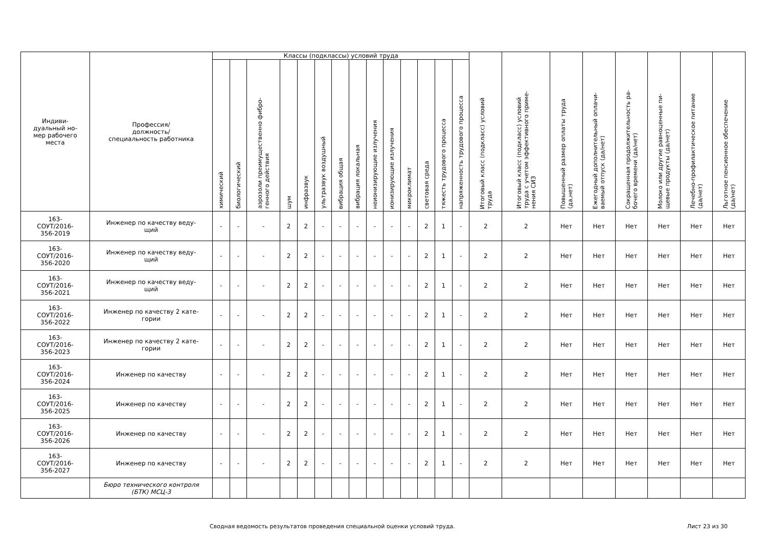| Индиви- дуальный но- мер рабочего места | Профессия/ должность/ специальность работника | Классы (подклассы) условий труда | | | | | | | | | | | | | | Итоговый класс (подкласс) условий труда | Итоговый класс (подкласс) условий труда с учетом эффективного приме- нения СИЗ | Повышенный размер оплаты труда (да,нет) | Ежегодный дополнительный оплачи- ваемый отпуск (да/нет) | Сокращенная продолжительность ра- бочего времени (да/нет) | Молоко или другие равноценные пи- щевые продукты (да/нет) | Лечебно-профилактическое питание (да/нет) | Льготное пенсионное обеспечение (да/нет) |
| --- | --- | --- | --- | --- | --- | --- | --- | --- | --- | --- | --- | --- | --- | --- | --- | --- | --- | --- | --- | --- | --- | --- | --- |
| | | химический | биологический | аэрозоли преимущественно фибро- генного действия | шум | инфразвук | ультразвук воздушный | вибрация общая | вибрация локальная | неионизирующие излучения | ионизирующие излучения | микроклимат | световая среда | тяжесть трудового процесса | напряженность трудового процесса | | | | | | | | |
| 163- СОУТ/2016- 356-2019 | Инженер по качеству веду- щий | - | - | - | 2 | 2 | - | - | - | - | - | - | 2 | 1 | - | 2 | 2 | Нет | Нет | Нет | Нет | Нет | Нет |
| 163- СОУТ/2016- 356-2020 | Инженер по качеству веду- щий | - | - | - | 2 | 2 | - | - | - | - | - | - | 2 | 1 | - | 2 | 2 | Нет | Нет | Нет | Нет | Нет | Нет |
| 163- СОУТ/2016- 356-2021 | Инженер по качеству веду- щий | - | - | - | 2 | 2 | - | - | - | - | - | - | 2 | 1 | - | 2 | 2 | Нет | Нет | Нет | Нет | Нет | Нет |
| 163- СОУТ/2016- 356-2022 | Инженер по качеству 2 кате- гории | - | - | - | 2 | 2 | - | - | - | - | - | - | 2 | 1 | - | 2 | 2 | Нет | Нет | Нет | Нет | Нет | Нет |
| 163- СОУТ/2016- 356-2023 | Инженер по качеству 2 кате- гории | - | - | - | 2 | 2 | - | - | - | - | - | - | 2 | 1 | - | 2 | 2 | Нет | Нет | Нет | Нет | Нет | Нет |
| 163- СОУТ/2016- 356-2024 | Инженер по качеству | - | - | - | 2 | 2 | - | - | - | - | - | - | 2 | 1 | - | 2 | 2 | Нет | Нет | Нет | Нет | Нет | Нет |
| 163- СОУТ/2016- 356-2025 | Инженер по качеству | - | - | - | 2 | 2 | - | - | - | - | - | - | 2 | 1 | - | 2 | 2 | Нет | Нет | Нет | Нет | Нет | Нет |
| 163- СОУТ/2016- 356-2026 | Инженер по качеству | - | - | - | 2 | 2 | - | - | - | - | - | - | 2 | 1 | - | 2 | 2 | Нет | Нет | Нет | Нет | Нет | Нет |
| 163- СОУТ/2016- 356-2027 | Инженер по качеству | - | - | - | 2 | 2 | - | - | - | - | - | - | 2 | 1 | - | 2 | 2 | Нет | Нет | Нет | Нет | Нет | Нет |
| | Бюро технического контроля (БТК) МСЦ-3 | | | | | | | | | | | | | | | | | | | | | | |
Сводная ведомость результатов проведения специальной оценки условий труда. Лист 23 из 30